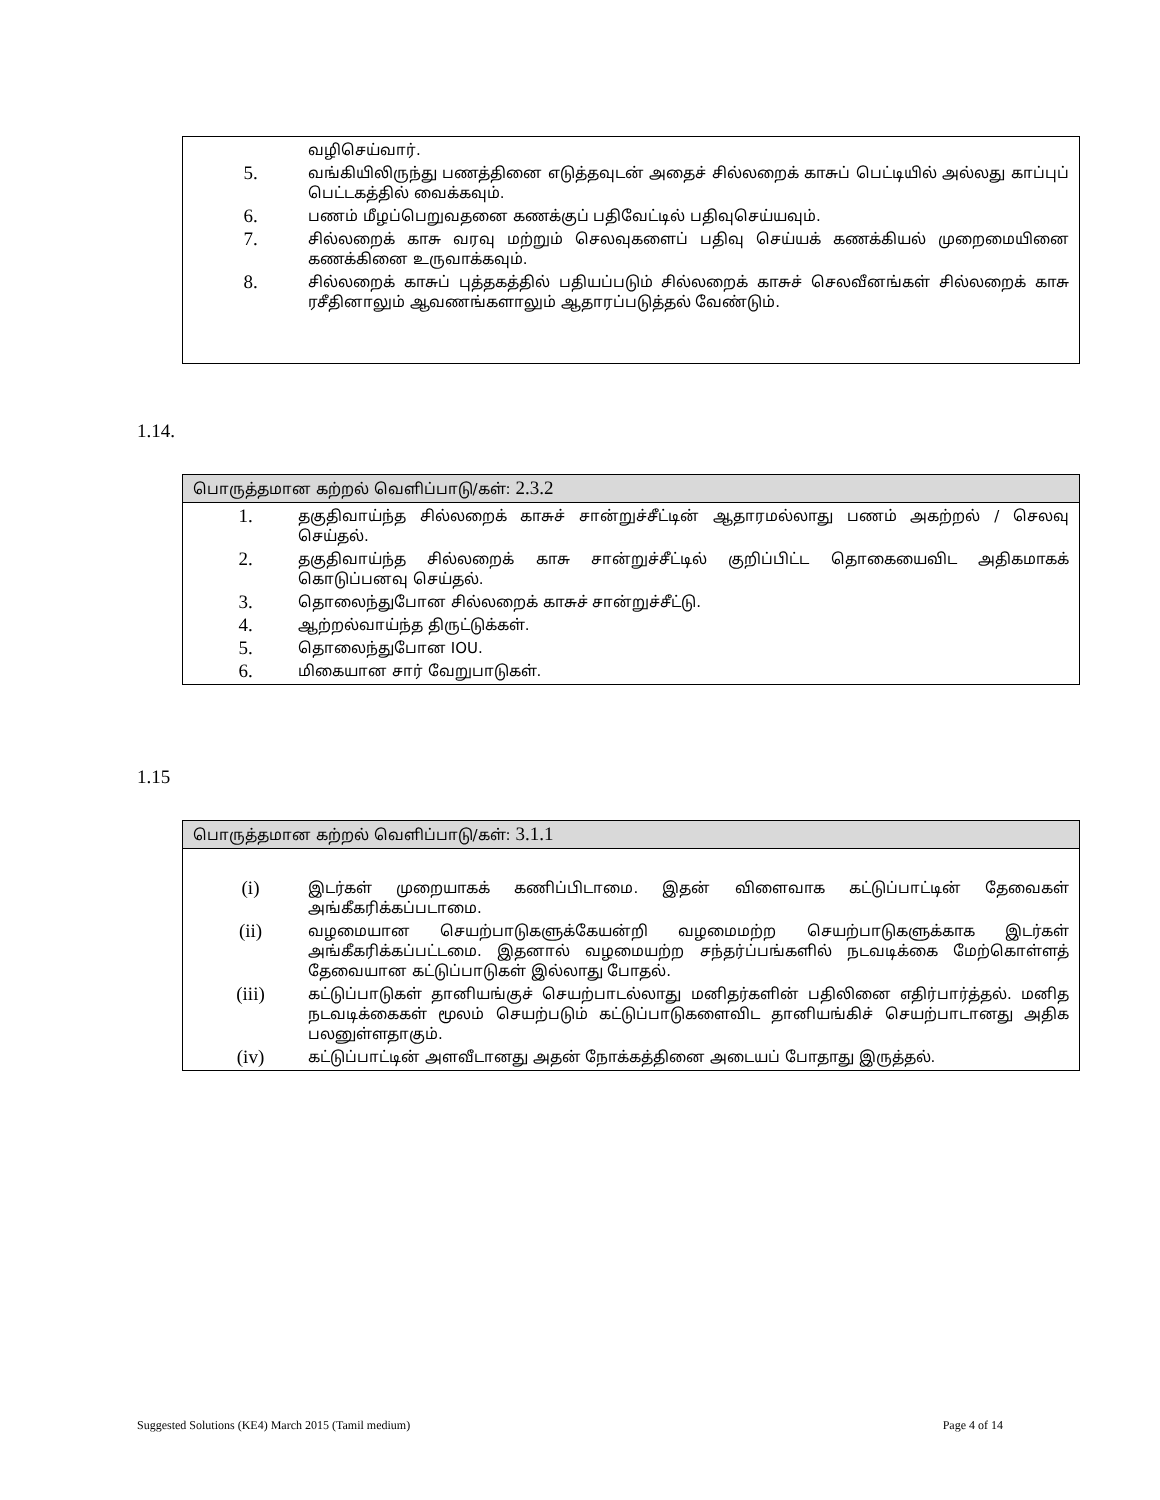வழிசெய்வார்.
5. வங்கியிலிருந்து பணத்தினை எடுத்தவுடன் அதைச் சில்லறைக் காசுப் பெட்டியில் அல்லது காப்புப் பெட்டகத்தில் வைக்கவும்.
6. பணம் மீழப்பெறுவதனை கணக்குப் பதிவேட்டில் பதிவுசெய்யவும்.
7. சில்லறைக் காசு வரவு மற்றும் செலவுகளைப் பதிவு செய்யக் கணக்கியல் முறைமையினை கணக்கினை உருவாக்கவும்.
8. சில்லறைக் காசுப் புத்தகத்தில் பதியப்படும் சில்லறைக் காசுச் செலவீனங்கள் சில்லறைக் காசு ரசீதினாலும் ஆவணங்களாலும் ஆதாரப்படுத்தல் வேண்டும்.
1.14.
பொருத்தமான கற்றல் வெளிப்பாடு/கள்: 2.3.2
1. தகுதிவாய்ந்த சில்லறைக் காசுச் சான்றுச்சீட்டின் ஆதாரமல்லாது பணம் அகற்றல் / செலவு செய்தல்.
2. தகுதிவாய்ந்த சில்லறைக் காசு சான்றுச்சீட்டில் குறிப்பிட்ட தொகையைவிட அதிகமாகக் கொடுப்பனவு செய்தல்.
3. தொலைந்துபோன சில்லறைக் காசுச் சான்றுச்சீட்டு.
4. ஆற்றல்வாய்ந்த திருட்டுக்கள்.
5. தொலைந்துபோன IOU.
6. மிகையான சார் வேறுபாடுகள்.
1.15
பொருத்தமான கற்றல் வெளிப்பாடு/கள்: 3.1.1
(i) இடர்கள் முறையாகக் கணிப்பிடாமை. இதன் விளைவாக கட்டுப்பாட்டின் தேவைகள் அங்கீகரிக்கப்படாமை.
(ii) வழமையான செயற்பாடுகளுக்கேயன்றி வழமைமற்ற செயற்பாடுகளுக்காக இடர்கள் அங்கீகரிக்கப்பட்டமை. இதனால் வழமையற்ற சந்தர்ப்பங்களில் நடவடிக்கை மேற்கொள்ளத் தேவையான கட்டுப்பாடுகள் இல்லாது போதல்.
(iii) கட்டுப்பாடுகள் தானியங்குச் செயற்பாடல்லாது மனிதர்களின் பதிலினை எதிர்பார்த்தல். மனித நடவடிக்கைகள் மூலம் செயற்படும் கட்டுப்பாடுகளைவிட தானியங்கிச் செயற்பாடானது அதிக பலனுள்ளதாகும்.
(iv) கட்டுப்பாட்டின் அளவீடானது அதன் நோக்கத்தினை அடையப் போதாது இருத்தல்.
Suggested Solutions (KE4) March 2015 (Tamil medium) Page 4 of 14